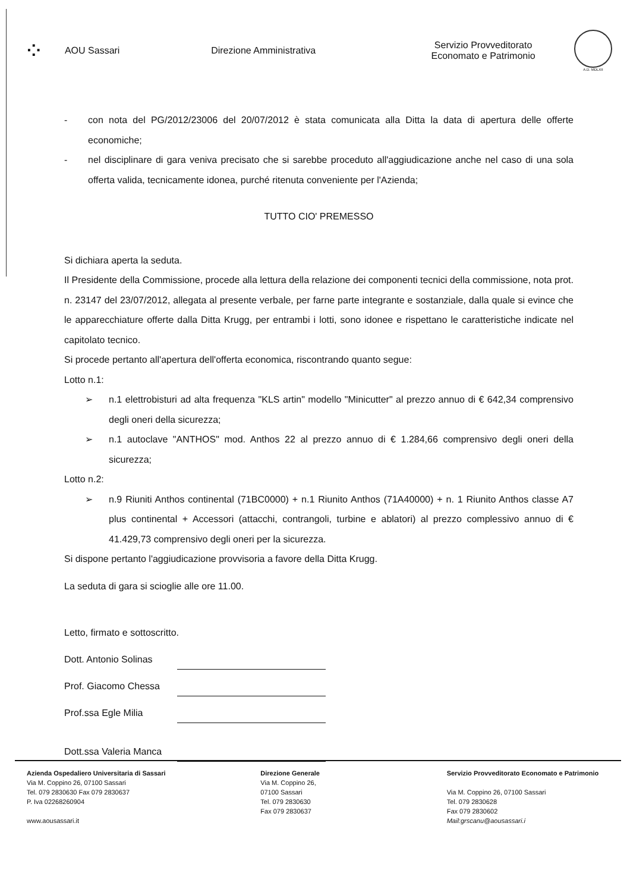⁘
AOU Sassari Direzione Amministrativa
Servizio Provveditorato
Economato e Patrimonio
A.D. MDLXII
- con nota del PG/2012/23006 del 20/07/2012 è stata comunicata alla Ditta la data di apertura delle offerte economiche;
- nel disciplinare di gara veniva precisato che si sarebbe proceduto all'aggiudicazione anche nel caso di una sola offerta valida, tecnicamente idonea, purché ritenuta conveniente per l'Azienda;
TUTTO CIO' PREMESSO
Si dichiara aperta la seduta.
Il Presidente della Commissione, procede alla lettura della relazione dei componenti tecnici della commissione, nota prot. n. 23147 del 23/07/2012, allegata al presente verbale, per farne parte integrante e sostanziale, dalla quale si evince che le apparecchiature offerte dalla Ditta Krugg, per entrambi i lotti, sono idonee e rispettano le caratteristiche indicate nel capitolato tecnico.
Si procede pertanto all'apertura dell'offerta economica, riscontrando quanto segue:
Lotto n.1:
➢ n.1 elettrobisturi ad alta frequenza "KLS artin" modello "Minicutter" al prezzo annuo di € 642,34 comprensivo degli oneri della sicurezza;
➢ n.1 autoclave "ANTHOS" mod. Anthos 22 al prezzo annuo di € 1.284,66 comprensivo degli oneri della sicurezza;
Lotto n.2:
➢ n.9 Riuniti Anthos continental (71BC0000) + n.1 Riunito Anthos (71A40000) + n. 1 Riunito Anthos classe A7 plus continental + Accessori (attacchi, contrangoli, turbine e ablatori) al prezzo complessivo annuo di € 41.429,73 comprensivo degli oneri per la sicurezza.
Si dispone pertanto l'aggiudicazione provvisoria a favore della Ditta Krugg.
La seduta di gara si scioglie alle ore 11.00.
Letto, firmato e sottoscritto.
Dott. Antonio Solinas
Prof. Giacomo Chessa
Prof.ssa Egle Milia
Dott.ssa Valeria Manca
Azienda Ospedaliero Universitaria di Sassari
Via M. Coppino 26, 07100 Sassari
Tel. 079 2830630 Fax 079 2830637
P. Iva 02268260904
www.aousassari.it
Direzione Generale
Via M. Coppino 26,
07100 Sassari
Tel. 079 2830630
Fax 079 2830637
Servizio Provveditorato Economato e Patrimonio
Via M. Coppino 26, 07100 Sassari
Tel. 079 2830628
Fax 079 2830602
Mail:grscanu@aousassari.i